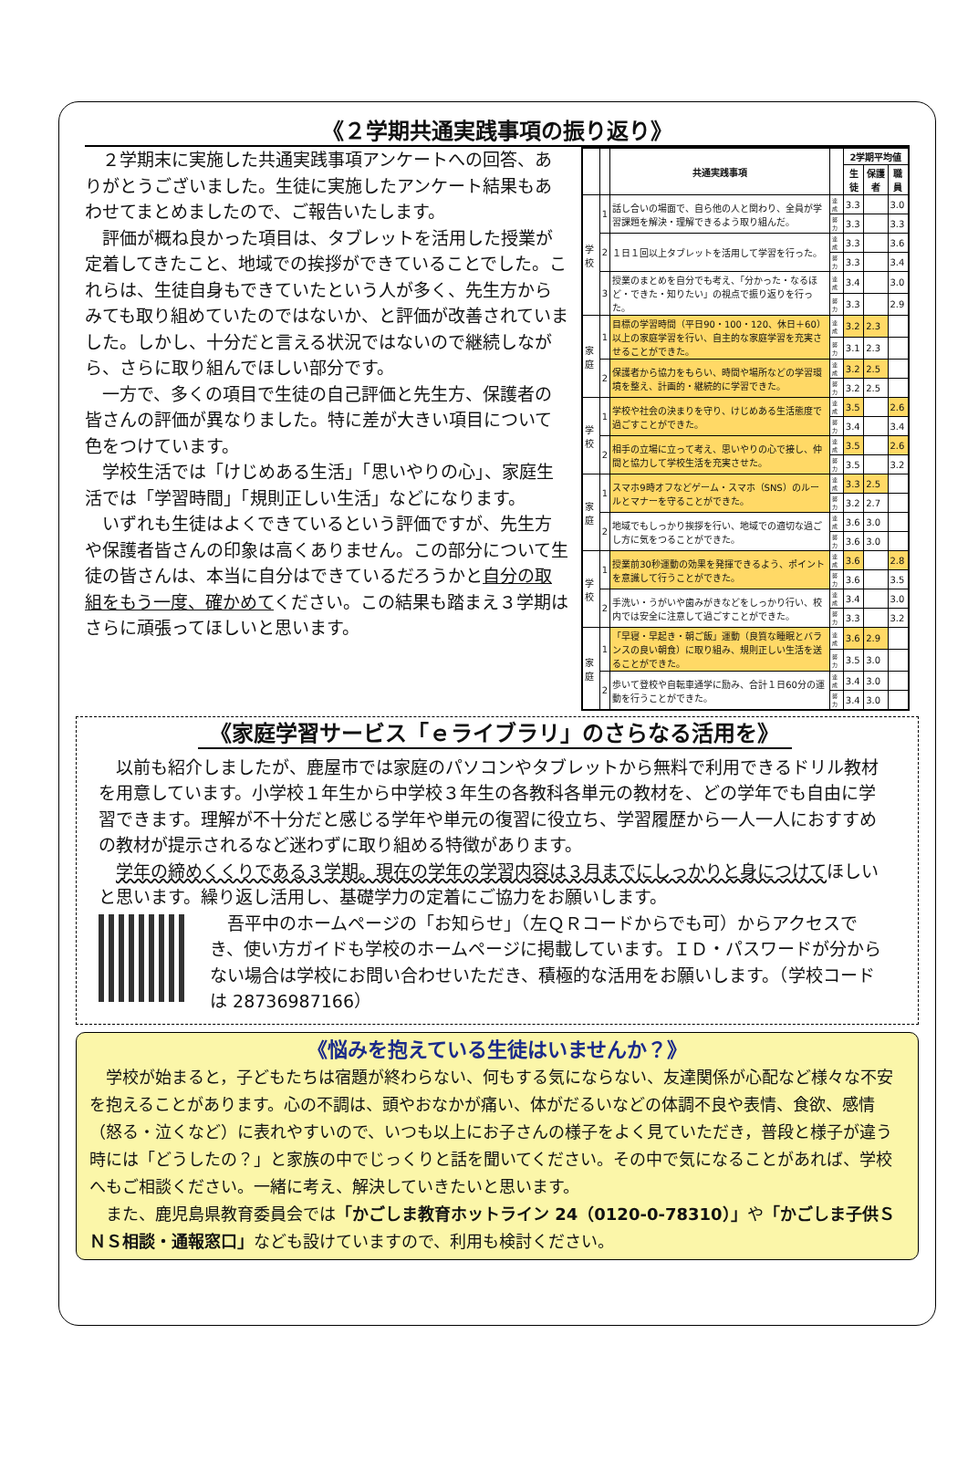《２学期共通実践事項の振り返り》
２学期末に実施した共通実践事項アンケートへの回答、ありがとうございました。生徒に実施したアンケート結果もあわせてまとめましたので、ご報告いたします。
評価が概ね良かった項目は、タブレットを活用した授業が定着してきたこと、地域での挨拶ができていることでした。これらは、生徒自身もできていたという人が多く、先生方からみても取り組めていたのではないか、と評価が改善されていました。しかし、十分だと言える状況ではないので継続しながら、さらに取り組んでほしい部分です。
一方で、多くの項目で生徒の自己評価と先生方、保護者の皆さんの評価が異なりました。特に差が大きい項目について色をつけています。
学校生活では「けじめある生活」「思いやりの心」、家庭生活では「学習時間」「規則正しい生活」などになります。
いずれも生徒はよくできているという評価ですが、先生方や保護者皆さんの印象は高くありません。この部分について生徒の皆さんは、本当に自分はできているだろうかと自分の取組をもう一度、確かめてください。この結果も踏まえ３学期はさらに頑張ってほしいと思います。
| | | 共通実践事項 | | 2学期平均値 | | |
| --- | --- | --- | --- | --- | --- | --- |
| | | | | 生徒 | 保護者 | 職員 |
| 学校 | 1 | 話し合いの場面で、自ら他の人と関わり、全員が学習課題を解決・理解できるよう取り組んだ。 | 達成 | 3.3 | | 3.0 |
| | | | 努力 | 3.3 | | 3.3 |
| | 2 | １日１回以上タブレットを活用して学習を行った。 | 達成 | 3.3 | | 3.6 |
| | | | 努力 | 3.3 | | 3.4 |
| | 3 | 授業のまとめを自分でも考え、「分かった・なるほど・できた・知りたい」の視点で振り返りを行った。 | 達成 | 3.4 | | 3.0 |
| | | | 努力 | 3.3 | | 2.9 |
| 家庭 | 1 | 目標の学習時間（平日90・100・120、休日＋60）以上の家庭学習を行い、自主的な家庭学習を充実させることができた。 | 達成 | 3.2 | 2.3 | |
| | | | 努力 | 3.1 | 2.3 | |
| | 2 | 保護者から協力をもらい、時間や場所などの学習環境を整え、計画的・継続的に学習できた。 | 達成 | 3.2 | 2.5 | |
| | | | 努力 | 3.2 | 2.5 | |
| 学校 | 1 | 学校や社会の決まりを守り、けじめある生活態度で過ごすことができた。 | 達成 | 3.5 | | 2.6 |
| | | | 努力 | 3.4 | | 3.4 |
| | 2 | 相手の立場に立って考え、思いやりの心で接し、仲間と協力して学校生活を充実させた。 | 達成 | 3.5 | | 2.6 |
| | | | 努力 | 3.5 | | 3.2 |
| 家庭 | 1 | スマホ9時オフなどゲーム・スマホ（SNS）のルールとマナーを守ることができた。 | 達成 | 3.3 | 2.5 | |
| | | | 努力 | 3.2 | 2.7 | |
| | 2 | 地域でもしっかり挨拶を行い、地域での適切な過ごし方に気をつることができた。 | 達成 | 3.6 | 3.0 | |
| | | | 努力 | 3.6 | 3.0 | |
| 学校 | 1 | 授業前30秒運動の効果を発揮できるよう、ポイントを意識して行うことができた。 | 達成 | 3.6 | | 2.8 |
| | | | 努力 | 3.6 | | 3.5 |
| | 2 | 手洗い・うがいや歯みがきなどをしっかり行い、校内では安全に注意して過ごすことができた。 | 達成 | 3.4 | | 3.0 |
| | | | 努力 | 3.3 | | 3.2 |
| 家庭 | 1 | 「早寝・早起き・朝ご飯」運動（良質な睡眠とバランスの良い朝食）に取り組み、規則正しい生活を送ることができた。 | 達成 | 3.6 | 2.9 | |
| | | | 努力 | 3.5 | 3.0 | |
| | 2 | 歩いて登校や自転車通学に励み、合計１日60分の運動を行うことができた。 | 達成 | 3.4 | 3.0 | |
| | | | 努力 | 3.4 | 3.0 | |
《家庭学習サービス「ｅライブラリ」のさらなる活用を》
以前も紹介しましたが、鹿屋市では家庭のパソコンやタブレットから無料で利用できるドリル教材を用意しています。小学校１年生から中学校３年生の各教科各単元の教材を、どの学年でも自由に学習できます。理解が不十分だと感じる学年や単元の復習に役立ち、学習履歴から一人一人におすすめの教材が提示されるなど迷わずに取り組める特徴があります。
学年の締めくくりである３学期。現在の学年の学習内容は３月までにしっかりと身につけてほしいと思います。繰り返し活用し、基礎学力の定着にご協力をお願いします。
吾平中のホームページの「お知らせ」（左ＱＲコードからでも可）からアクセスでき、使い方ガイドも学校のホームページに掲載しています。ＩＤ・パスワードが分からない場合は学校にお問い合わせいただき、積極的な活用をお願いします。（学校コードは 28736987166）
《悩みを抱えている生徒はいませんか？》
学校が始まると，子どもたちは宿題が終わらない、何もする気にならない、友達関係が心配など様々な不安を抱えることがあります。心の不調は、頭やおなかが痛い、体がだるいなどの体調不良や表情、食欲、感情（怒る・泣くなど）に表れやすいので、いつも以上にお子さんの様子をよく見ていただき，普段と様子が違う時には「どうしたの？」と家族の中でじっくりと話を聞いてください。その中で気になることがあれば、学校へもご相談ください。一緒に考え、解決していきたいと思います。
また、鹿児島県教育委員会では「かごしま教育ホットライン 24（0120-0-78310）」や「かごしま子供ＳＮＳ相談・通報窓口」なども設けていますので、利用も検討ください。